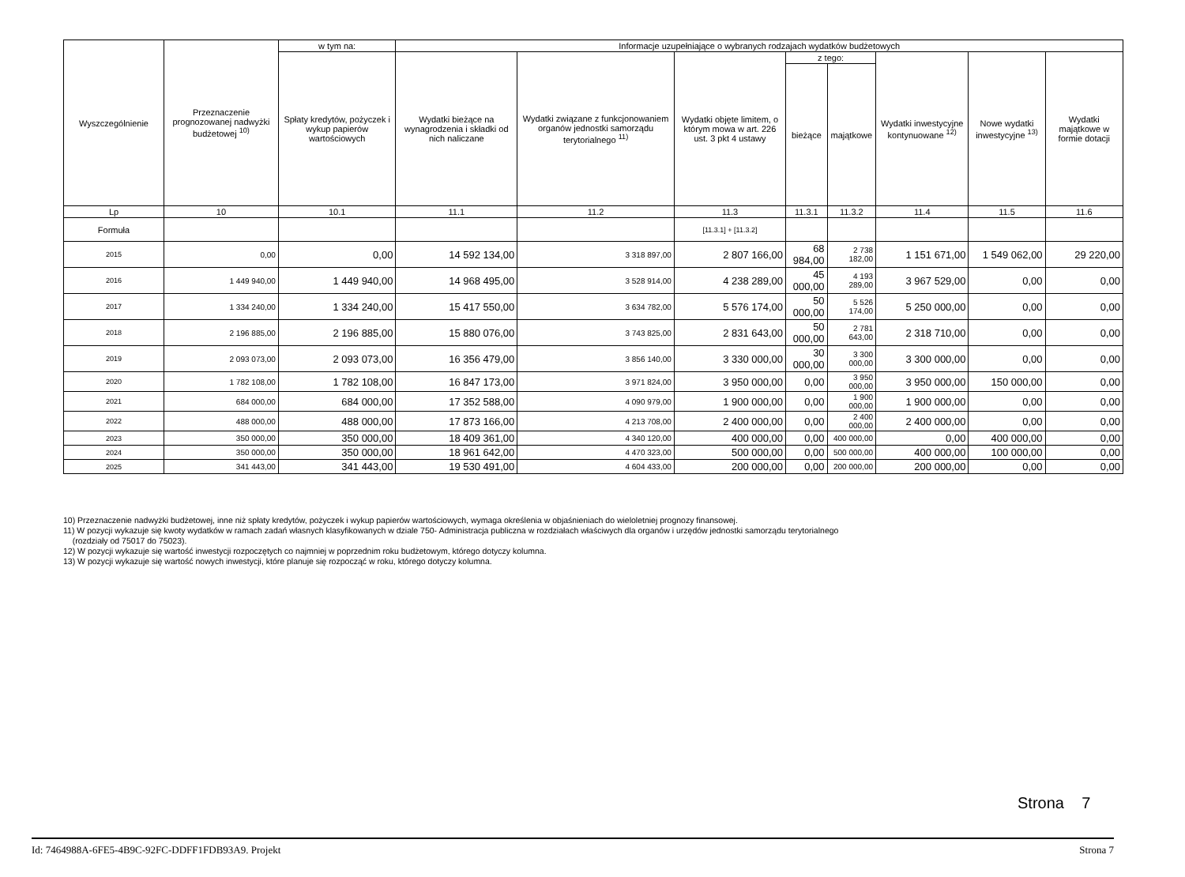| Wyszczególnienie | Przeznaczenie prognozowanej nadwyżki budżetowej <sup>10)</sup> | w tym na: | Informacje uzupełniające o wybranych rodzajach wydatków budżetowych | | | | | | | |
| --- | --- | --- | --- | --- | --- | --- | --- | --- | --- | --- |
| | | Spłaty kredytów, pożyczek i wykup papierów wartościowych | Wydatki bieżące na wynagrodzenia i składki od nich naliczane | Wydatki związane z funkcjonowaniem organów jednostki samorządu terytorialnego <sup>11)</sup> | Wydatki objęte limitem, o którym mowa w art. 226 ust. 3 pkt 4 ustawy | z tego: | | Wydatki inwestycyjne kontynuowane <sup>12)</sup> | Nowe wydatki inwestycyjne <sup>13)</sup> | Wydatki majątkowe w formie dotacji |
| | | | | | | bieżące | majątkowe | | | |
| Lp | 10 | 10.1 | 11.1 | 11.2 | 11.3 | 11.3.1 | 11.3.2 | 11.4 | 11.5 | 11.6 |
| Formuła | | | | | [11.3.1] + [11.3.2] | | | | | |
| 2015 | 0,00 | 0,00 | 14 592 134,00 | 3 318 897,00 | 2 807 166,00 | 68 984,00 | 2 738 182,00 | 1 151 671,00 | 1 549 062,00 | 29 220,00 |
| 2016 | 1 449 940,00 | 1 449 940,00 | 14 968 495,00 | 3 528 914,00 | 4 238 289,00 | 45 000,00 | 4 193 289,00 | 3 967 529,00 | 0,00 | 0,00 |
| 2017 | 1 334 240,00 | 1 334 240,00 | 15 417 550,00 | 3 634 782,00 | 5 576 174,00 | 50 000,00 | 5 526 174,00 | 5 250 000,00 | 0,00 | 0,00 |
| 2018 | 2 196 885,00 | 2 196 885,00 | 15 880 076,00 | 3 743 825,00 | 2 831 643,00 | 50 000,00 | 2 781 643,00 | 2 318 710,00 | 0,00 | 0,00 |
| 2019 | 2 093 073,00 | 2 093 073,00 | 16 356 479,00 | 3 856 140,00 | 3 330 000,00 | 30 000,00 | 3 300 000,00 | 3 300 000,00 | 0,00 | 0,00 |
| 2020 | 1 782 108,00 | 1 782 108,00 | 16 847 173,00 | 3 971 824,00 | 3 950 000,00 | 0,00 | 3 950 000,00 | 3 950 000,00 | 150 000,00 | 0,00 |
| 2021 | 684 000,00 | 684 000,00 | 17 352 588,00 | 4 090 979,00 | 1 900 000,00 | 0,00 | 1 900 000,00 | 1 900 000,00 | 0,00 | 0,00 |
| 2022 | 488 000,00 | 488 000,00 | 17 873 166,00 | 4 213 708,00 | 2 400 000,00 | 0,00 | 2 400 000,00 | 2 400 000,00 | 0,00 | 0,00 |
| 2023 | 350 000,00 | 350 000,00 | 18 409 361,00 | 4 340 120,00 | 400 000,00 | 0,00 | 400 000,00 | 0,00 | 400 000,00 | 0,00 |
| 2024 | 350 000,00 | 350 000,00 | 18 961 642,00 | 4 470 323,00 | 500 000,00 | 0,00 | 500 000,00 | 400 000,00 | 100 000,00 | 0,00 |
| 2025 | 341 443,00 | 341 443,00 | 19 530 491,00 | 4 604 433,00 | 200 000,00 | 0,00 | 200 000,00 | 200 000,00 | 0,00 | 0,00 |
10) Przeznaczenie nadwyżki budżetowej, inne niż spłaty kredytów, pożyczek i wykup papierów wartościowych, wymaga określenia w objaśnieniach do wieloletniej prognozy finansowej.
11) W pozycji wykazuje się kwoty wydatków w ramach zadań własnych klasyfikowanych w dziale 750- Administracja publiczna w rozdziałach właściwych dla organów i urzędów jednostki samorządu terytorialnego
(rozdziały od 75017 do 75023).
12) W pozycji wykazuje się wartość inwestycji rozpoczętych co najmniej w poprzednim roku budżetowym, którego dotyczy kolumna.
13) W pozycji wykazuje się wartość nowych inwestycji, które planuje się rozpocząć w roku, którego dotyczy kolumna.
Strona 7
Id: 7464988A-6FE5-4B9C-92FC-DDFF1FDB93A9. Projekt Strona 7